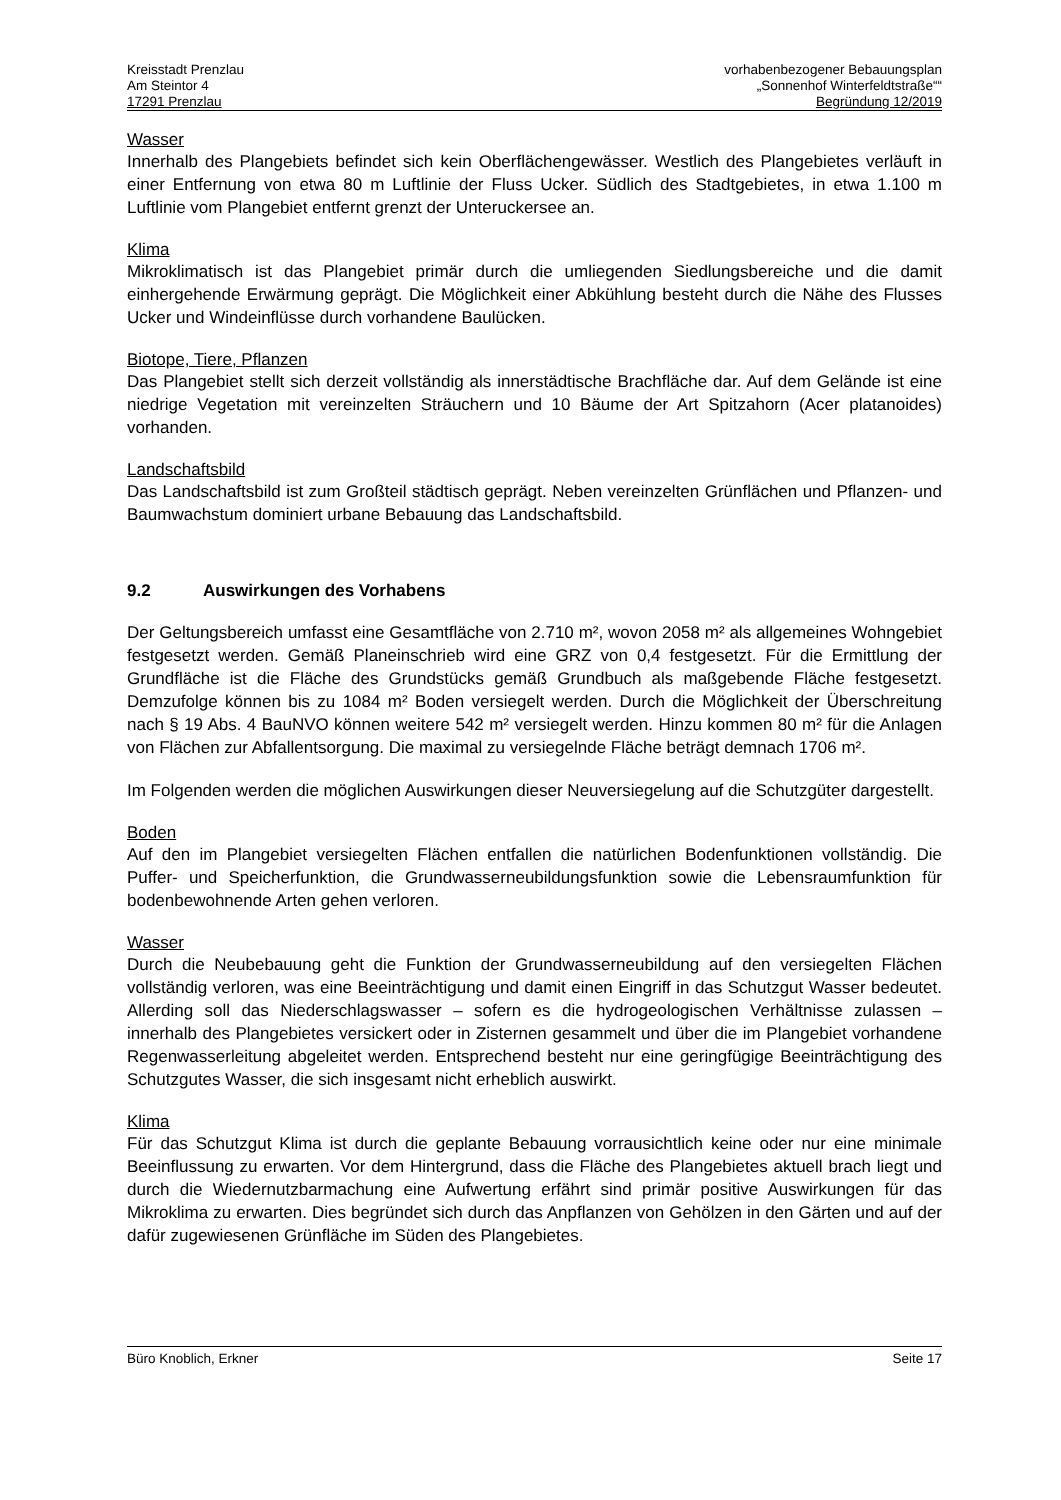Kreisstadt Prenzlau
Am Steintor 4
17291 Prenzlau
vorhabenbezogener Bebauungsplan
„Sonnenhof Winterfeldtstraße““
Begründung 12/2019
Wasser
Innerhalb des Plangebiets befindet sich kein Oberflächengewässer. Westlich des Plangebietes verläuft in einer Entfernung von etwa 80 m Luftlinie der Fluss Ucker. Südlich des Stadtgebietes, in etwa 1.100 m Luftlinie vom Plangebiet entfernt grenzt der Unteruckersee an.
Klima
Mikroklimatisch ist das Plangebiet primär durch die umliegenden Siedlungsbereiche und die damit einhergehende Erwärmung geprägt. Die Möglichkeit einer Abkühlung besteht durch die Nähe des Flusses Ucker und Windeinflüsse durch vorhandene Baulücken.
Biotope, Tiere, Pflanzen
Das Plangebiet stellt sich derzeit vollständig als innerstädtische Brachfläche dar. Auf dem Gelände ist eine niedrige Vegetation mit vereinzelten Sträuchern und 10 Bäume der Art Spitzahorn (Acer platanoides) vorhanden.
Landschaftsbild
Das Landschaftsbild ist zum Großteil städtisch geprägt. Neben vereinzelten Grünflächen und Pflanzen- und Baumwachstum dominiert urbane Bebauung das Landschaftsbild.
9.2 Auswirkungen des Vorhabens
Der Geltungsbereich umfasst eine Gesamtfläche von 2.710 m², wovon 2058 m² als allgemeines Wohngebiet festgesetzt werden. Gemäß Planeinschrieb wird eine GRZ von 0,4 festgesetzt. Für die Ermittlung der Grundfläche ist die Fläche des Grundstücks gemäß Grundbuch als maßgebende Fläche festgesetzt. Demzufolge können bis zu 1084 m² Boden versiegelt werden. Durch die Möglichkeit der Überschreitung nach § 19 Abs. 4 BauNVO können weitere 542 m² versiegelt werden. Hinzu kommen 80 m² für die Anlagen von Flächen zur Abfallentsorgung. Die maximal zu versiegelnde Fläche beträgt demnach 1706 m².
Im Folgenden werden die möglichen Auswirkungen dieser Neuversiegelung auf die Schutzgüter dargestellt.
Boden
Auf den im Plangebiet versiegelten Flächen entfallen die natürlichen Bodenfunktionen vollständig. Die Puffer- und Speicherfunktion, die Grundwasserneubildungsfunktion sowie die Lebensraumfunktion für bodenbewohnende Arten gehen verloren.
Wasser
Durch die Neubebauung geht die Funktion der Grundwasserneubildung auf den versiegelten Flächen vollständig verloren, was eine Beeinträchtigung und damit einen Eingriff in das Schutzgut Wasser bedeutet. Allerding soll das Niederschlagswasser – sofern es die hydrogeologischen Verhältnisse zulassen – innerhalb des Plangebietes versickert oder in Zisternen gesammelt und über die im Plangebiet vorhandene Regenwasserleitung abgeleitet werden. Entsprechend besteht nur eine geringfügige Beeinträchtigung des Schutzgutes Wasser, die sich insgesamt nicht erheblich auswirkt.
Klima
Für das Schutzgut Klima ist durch die geplante Bebauung vorrausichtlich keine oder nur eine minimale Beeinflussung zu erwarten. Vor dem Hintergrund, dass die Fläche des Plangebietes aktuell brach liegt und durch die Wiedernutzbarmachung eine Aufwertung erfährt sind primär positive Auswirkungen für das Mikroklima zu erwarten. Dies begründet sich durch das Anpflanzen von Gehölzen in den Gärten und auf der dafür zugewiesenen Grünfläche im Süden des Plangebietes.
Büro Knoblich, Erkner Seite 17